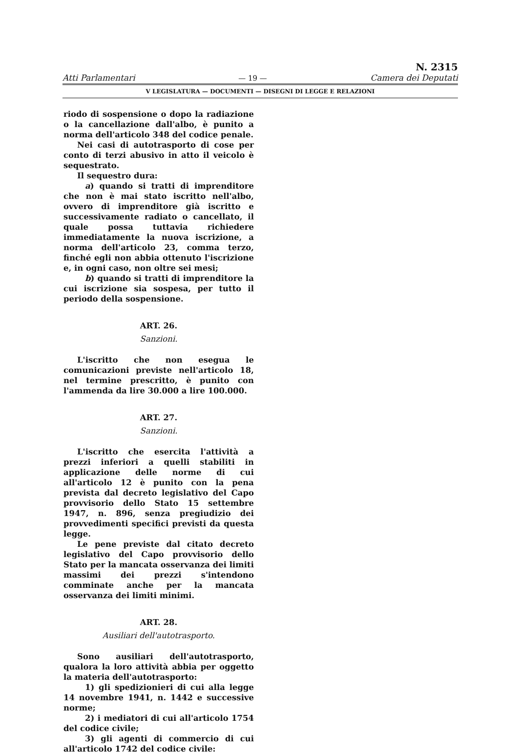Atti Parlamentari — 19 — N. 2315
Camera dei Deputati
V LEGISLATURA — DOCUMENTI — DISEGNI DI LEGGE E RELAZIONI
riodo di sospensione o dopo la radiazione o la cancellazione dall'albo, è punito a norma dell'articolo 348 del codice penale.
Nei casi di autotrasporto di cose per conto di terzi abusivo in atto il veicolo è sequestrato.
Il sequestro dura:
a) quando si tratti di imprenditore che non è mai stato iscritto nell'albo, ovvero di imprenditore già iscritto e successivamente radiato o cancellato, il quale possa tuttavia richiedere immediatamente la nuova iscrizione, a norma dell'articolo 23, comma terzo, finché egli non abbia ottenuto l'iscrizione e, in ogni caso, non oltre sei mesi;
b) quando si tratti di imprenditore la cui iscrizione sia sospesa, per tutto il periodo della sospensione.
ART. 26.
Sanzioni.
L'iscritto che non esegua le comunicazioni previste nell'articolo 18, nel termine prescritto, è punito con l'ammenda da lire 30.000 a lire 100.000.
ART. 27.
Sanzioni.
L'iscritto che esercita l'attività a prezzi inferiori a quelli stabiliti in applicazione delle norme di cui all'articolo 12 è punito con la pena prevista dal decreto legislativo del Capo provvisorio dello Stato 15 settembre 1947, n. 896, senza pregiudizio dei provvedimenti specifici previsti da questa legge.
Le pene previste dal citato decreto legislativo del Capo provvisorio dello Stato per la mancata osservanza dei limiti massimi dei prezzi s'intendono comminate anche per la mancata osservanza dei limiti minimi.
ART. 28.
Ausiliari dell'autotrasporto.
Sono ausiliari dell'autotrasporto, qualora la loro attività abbia per oggetto la materia dell'autotrasporto:
1) gli spedizionieri di cui alla legge 14 novembre 1941, n. 1442 e successive norme;
2) i mediatori di cui all'articolo 1754 del codice civile;
3) gli agenti di commercio di cui all'articolo 1742 del codice civile: